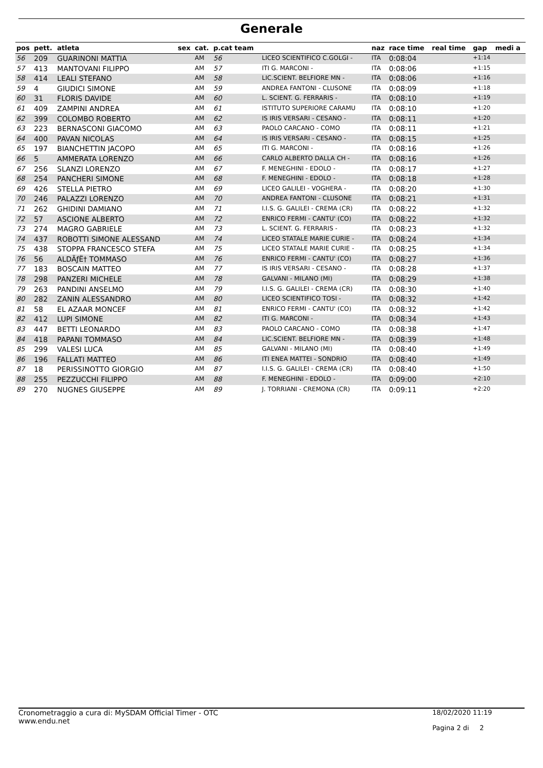Generale
| pos | pett. | atleta | sex | cat. | p.cat team | | naz | race time | real time | gap | medi a |
| --- | --- | --- | --- | --- | --- | --- | --- | --- | --- | --- | --- |
| 56 | 209 | GUARINONI MATTIA | | AM | 56 | LICEO SCIENTIFICO C.GOLGI - | ITA | 0:08:04 | | +1:14 | |
| 57 | 413 | MANTOVANI FILIPPO | | AM | 57 | ITI G. MARCONI - | ITA | 0:08:06 | | +1:15 | |
| 58 | 414 | LEALI STEFANO | | AM | 58 | LIC.SCIENT. BELFIORE MN - | ITA | 0:08:06 | | +1:16 | |
| 59 | 4 | GIUDICI SIMONE | | AM | 59 | ANDREA FANTONI - CLUSONE | ITA | 0:08:09 | | +1:18 | |
| 60 | 31 | FLORIS DAVIDE | | AM | 60 | L. SCIENT. G. FERRARIS - | ITA | 0:08:10 | | +1:19 | |
| 61 | 409 | ZAMPINI ANDREA | | AM | 61 | ISTITUTO SUPERIORE CARAMU | ITA | 0:08:10 | | +1:20 | |
| 62 | 399 | COLOMBO ROBERTO | | AM | 62 | IS IRIS VERSARI - CESANO - | ITA | 0:08:11 | | +1:20 | |
| 63 | 223 | BERNASCONI GIACOMO | | AM | 63 | PAOLO CARCANO - COMO | ITA | 0:08:11 | | +1:21 | |
| 64 | 400 | PAVAN NICOLAS | | AM | 64 | IS IRIS VERSARI - CESANO - | ITA | 0:08:15 | | +1:25 | |
| 65 | 197 | BIANCHETTIN JACOPO | | AM | 65 | ITI G. MARCONI - | ITA | 0:08:16 | | +1:26 | |
| 66 | 5 | AMMERATA LORENZO | | AM | 66 | CARLO ALBERTO DALLA CH - | ITA | 0:08:16 | | +1:26 | |
| 67 | 256 | SLANZI LORENZO | | AM | 67 | F. MENEGHINI - EDOLO - | ITA | 0:08:17 | | +1:27 | |
| 68 | 254 | PANCHERI SIMONE | | AM | 68 | F. MENEGHINI - EDOLO - | ITA | 0:08:18 | | +1:28 | |
| 69 | 426 | STELLA PIETRO | | AM | 69 | LICEO GALILEI - VOGHERA - | ITA | 0:08:20 | | +1:30 | |
| 70 | 246 | PALAZZI LORENZO | | AM | 70 | ANDREA FANTONI - CLUSONE | ITA | 0:08:21 | | +1:31 | |
| 71 | 262 | GHIDINI DAMIANO | | AM | 71 | I.I.S. G. GALILEI - CREMA (CR) | ITA | 0:08:22 | | +1:32 | |
| 72 | 57 | ASCIONE ALBERTO | | AM | 72 | ENRICO FERMI - CANTU' (CO) | ITA | 0:08:22 | | +1:32 | |
| 73 | 274 | MAGRO GABRIELE | | AM | 73 | L. SCIENT. G. FERRARIS - | ITA | 0:08:23 | | +1:32 | |
| 74 | 437 | ROBOTTI SIMONE ALESSAND | | AM | 74 | LICEO STATALE MARIE CURIE - | ITA | 0:08:24 | | +1:34 | |
| 75 | 438 | STOPPA FRANCESCO STEFA | | AM | 75 | LICEO STATALE MARIE CURIE - | ITA | 0:08:25 | | +1:34 | |
| 76 | 56 | ALDÃƒË† TOMMASO | | AM | 76 | ENRICO FERMI - CANTU' (CO) | ITA | 0:08:27 | | +1:36 | |
| 77 | 183 | BOSCAIN MATTEO | | AM | 77 | IS IRIS VERSARI - CESANO - | ITA | 0:08:28 | | +1:37 | |
| 78 | 298 | PANZERI MICHELE | | AM | 78 | GALVANI - MILANO (MI) | ITA | 0:08:29 | | +1:38 | |
| 79 | 263 | PANDINI ANSELMO | | AM | 79 | I.I.S. G. GALILEI - CREMA (CR) | ITA | 0:08:30 | | +1:40 | |
| 80 | 282 | ZANIN ALESSANDRO | | AM | 80 | LICEO SCIENTIFICO TOSI - | ITA | 0:08:32 | | +1:42 | |
| 81 | 58 | EL AZAAR MONCEF | | AM | 81 | ENRICO FERMI - CANTU' (CO) | ITA | 0:08:32 | | +1:42 | |
| 82 | 412 | LUPI SIMONE | | AM | 82 | ITI G. MARCONI - | ITA | 0:08:34 | | +1:43 | |
| 83 | 447 | BETTI LEONARDO | | AM | 83 | PAOLO CARCANO - COMO | ITA | 0:08:38 | | +1:47 | |
| 84 | 418 | PAPANI TOMMASO | | AM | 84 | LIC.SCIENT. BELFIORE MN - | ITA | 0:08:39 | | +1:48 | |
| 85 | 299 | VALESI LUCA | | AM | 85 | GALVANI - MILANO (MI) | ITA | 0:08:40 | | +1:49 | |
| 86 | 196 | FALLATI MATTEO | | AM | 86 | ITI ENEA MATTEI - SONDRIO | ITA | 0:08:40 | | +1:49 | |
| 87 | 18 | PERISSINOTTO GIORGIO | | AM | 87 | I.I.S. G. GALILEI - CREMA (CR) | ITA | 0:08:40 | | +1:50 | |
| 88 | 255 | PEZZUCCHI FILIPPO | | AM | 88 | F. MENEGHINI - EDOLO - | ITA | 0:09:00 | | +2:10 | |
| 89 | 270 | NUGNES GIUSEPPE | | AM | 89 | J. TORRIANI - CREMONA (CR) | ITA | 0:09:11 | | +2:20 | |
Cronometraggio a cura di: MySDAM Official Timer - OTC
www.endu.net
18/02/2020 11:19
Pagina 2 di 2